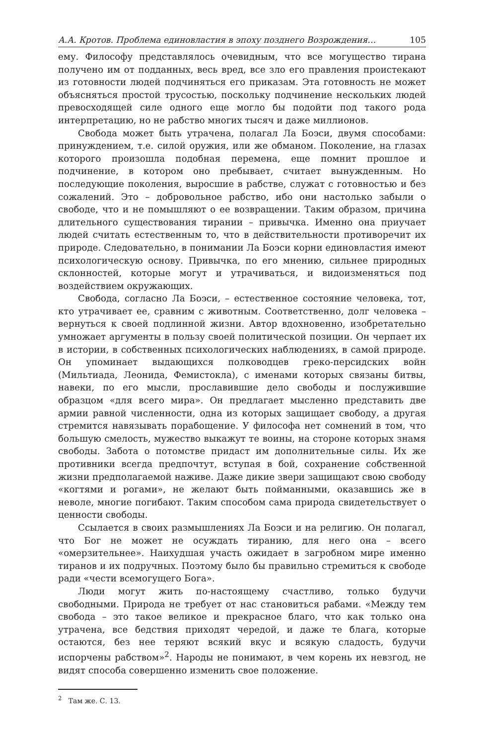А.А. Кротов. Проблема единовластия в эпоху позднего Возрождения… 105
ему. Философу представлялось очевидным, что все могущество тирана получено им от подданных, весь вред, все зло его правления проистекают из готовности людей подчиняться его приказам. Эта готовность не может объясняться простой трусостью, поскольку подчинение нескольких людей превосходящей силе одного еще могло бы подойти под такого рода интерпретацию, но не рабство многих тысяч и даже миллионов.
Свобода может быть утрачена, полагал Ла Боэси, двумя способами: принуждением, т.е. силой оружия, или же обманом. Поколение, на глазах которого произошла подобная перемена, еще помнит прошлое и подчинение, в котором оно пребывает, считает вынужденным. Но последующие поколения, выросшие в рабстве, служат с готовностью и без сожалений. Это – добровольное рабство, ибо они настолько забыли о свободе, что и не помышляют о ее возвращении. Таким образом, причина длительного существования тирании – привычка. Именно она приучает людей считать естественным то, что в действительности противоречит их природе. Следовательно, в понимании Ла Боэси корни единовластия имеют психологическую основу. Привычка, по его мнению, сильнее природных склонностей, которые могут и утрачиваться, и видоизменяться под воздействием окружающих.
Свобода, согласно Ла Боэси, – естественное состояние человека, тот, кто утрачивает ее, сравним с животным. Соответственно, долг человека – вернуться к своей подлинной жизни. Автор вдохновенно, изобретательно умножает аргументы в пользу своей политической позиции. Он черпает их в истории, в собственных психологических наблюдениях, в самой природе. Он упоминает выдающихся полководцев греко-персидских войн (Мильтиада, Леонида, Фемистокла), с именами которых связаны битвы, навеки, по его мысли, прославившие дело свободы и послужившие образцом «для всего мира». Он предлагает мысленно представить две армии равной численности, одна из которых защищает свободу, а другая стремится навязывать порабощение. У философа нет сомнений в том, что большую смелость, мужество выкажут те воины, на стороне которых знамя свободы. Забота о потомстве придаст им дополнительные силы. Их же противники всегда предпочтут, вступая в бой, сохранение собственной жизни предполагаемой наживе. Даже дикие звери защищают свою свободу «когтями и рогами», не желают быть пойманными, оказавшись же в неволе, многие погибают. Таким способом сама природа свидетельствует о ценности свободы.
Ссылается в своих размышлениях Ла Боэси и на религию. Он полагал, что Бог не может не осуждать тиранию, для него она – всего «омерзительнее». Наихудшая участь ожидает в загробном мире именно тиранов и их подручных. Поэтому было бы правильно стремиться к свободе ради «чести всемогущего Бога».
Люди могут жить по-настоящему счастливо, только будучи свободными. Природа не требует от нас становиться рабами. «Между тем свобода – это такое великое и прекрасное благо, что как только она утрачена, все бедствия приходят чередой, и даже те блага, которые остаются, без нее теряют всякий вкус и всякую сладость, будучи испорчены рабством»<sup>2</sup>. Народы не понимают, в чем корень их невзгод, не видят способа совершенно изменить свое положение.
<sup>2</sup> Там же. С. 13.